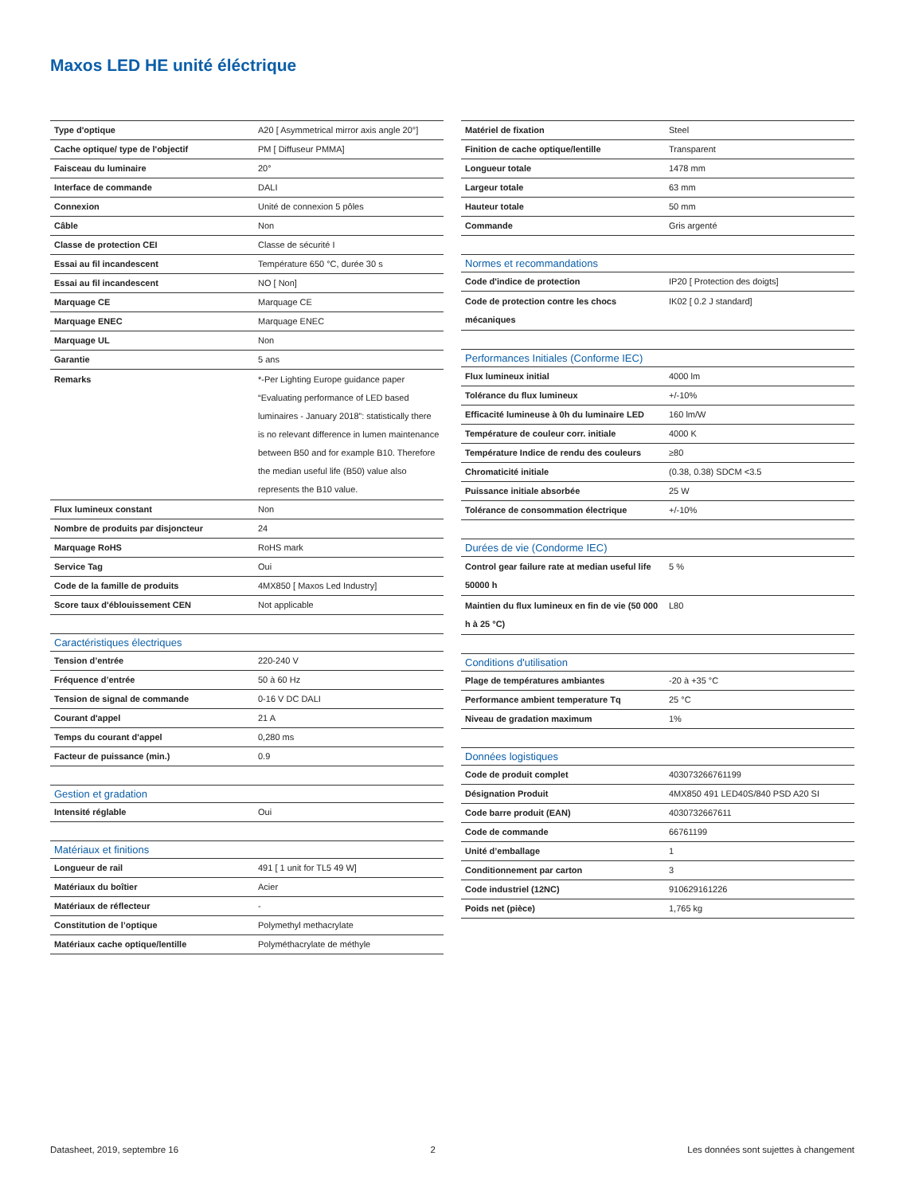Maxos LED HE unité éléctrique
| Type d'optique | A20 [ Asymmetrical mirror axis angle 20°] |
| Cache optique/ type de l'objectif | PM [ Diffuseur PMMA] |
| Faisceau du luminaire | 20° |
| Interface de commande | DALI |
| Connexion | Unité de connexion 5 pôles |
| Câble | Non |
| Classe de protection CEI | Classe de sécurité I |
| Essai au fil incandescent | Température 650 °C, durée 30 s |
| Essai au fil incandescent | NO [ Non] |
| Marquage CE | Marquage CE |
| Marquage ENEC | Marquage ENEC |
| Marquage UL | Non |
| Garantie | 5 ans |
| Remarks | *-Per Lighting Europe guidance paper “Evaluating performance of LED based luminaires - January 2018”: statistically there is no relevant difference in lumen maintenance between B50 and for example B10. Therefore the median useful life (B50) value also represents the B10 value. |
| Flux lumineux constant | Non |
| Nombre de produits par disjoncteur | 24 |
| Marquage RoHS | RoHS mark |
| Service Tag | Oui |
| Code de la famille de produits | 4MX850 [ Maxos Led Industry] |
| Score taux d'éblouissement CEN | Not applicable |
| Caractéristiques électriques | |
| Tension d’entrée | 220-240 V |
| Fréquence d’entrée | 50 à 60 Hz |
| Tension de signal de commande | 0-16 V DC DALI |
| Courant d'appel | 21 A |
| Temps du courant d'appel | 0,280 ms |
| Facteur de puissance (min.) | 0.9 |
| Gestion et gradation | |
| Intensité réglable | Oui |
| Matériaux et finitions | |
| Longueur de rail | 491 [ 1 unit for TL5 49 W] |
| Matériaux du boîtier | Acier |
| Matériaux de réflecteur | - |
| Constitution de l’optique | Polymethyl methacrylate |
| Matériaux cache optique/lentille | Polyméthacrylate de méthyle |
| Matériel de fixation | Steel |
| Finition de cache optique/lentille | Transparent |
| Longueur totale | 1478 mm |
| Largeur totale | 63 mm |
| Hauteur totale | 50 mm |
| Commande | Gris argenté |
| Normes et recommandations | |
| Code d'indice de protection | IP20 [ Protection des doigts] |
| Code de protection contre les chocs mécaniques | IK02 [ 0.2 J standard] |
| Performances Initiales (Conforme IEC) | |
| Flux lumineux initial | 4000 lm |
| Tolérance du flux lumineux | +/-10% |
| Efficacité lumineuse à 0h du luminaire LED | 160 lm/W |
| Température de couleur corr. initiale | 4000 K |
| Température Indice de rendu des couleurs | ≥80 |
| Chromaticité initiale | (0.38, 0.38) SDCM <3.5 |
| Puissance initiale absorbée | 25 W |
| Tolérance de consommation électrique | +/-10% |
| Durées de vie (Condorme IEC) | |
| Control gear failure rate at median useful life 50000 h | 5 % |
| Maintien du flux lumineux en fin de vie (50 000 h à 25 °C) | L80 |
| Conditions d'utilisation | |
| Plage de températures ambiantes | -20 à +35 °C |
| Performance ambient temperature Tq | 25 °C |
| Niveau de gradation maximum | 1% |
| Données logistiques | |
| Code de produit complet | 403073266761199 |
| Désignation Produit | 4MX850 491 LED40S/840 PSD A20 SI |
| Code barre produit (EAN) | 4030732667611 |
| Code de commande | 66761199 |
| Unité d’emballage | 1 |
| Conditionnement par carton | 3 |
| Code industriel (12NC) | 910629161226 |
| Poids net (pièce) | 1,765 kg |
Datasheet, 2019, septembre 16 2 Les données sont sujettes à changement